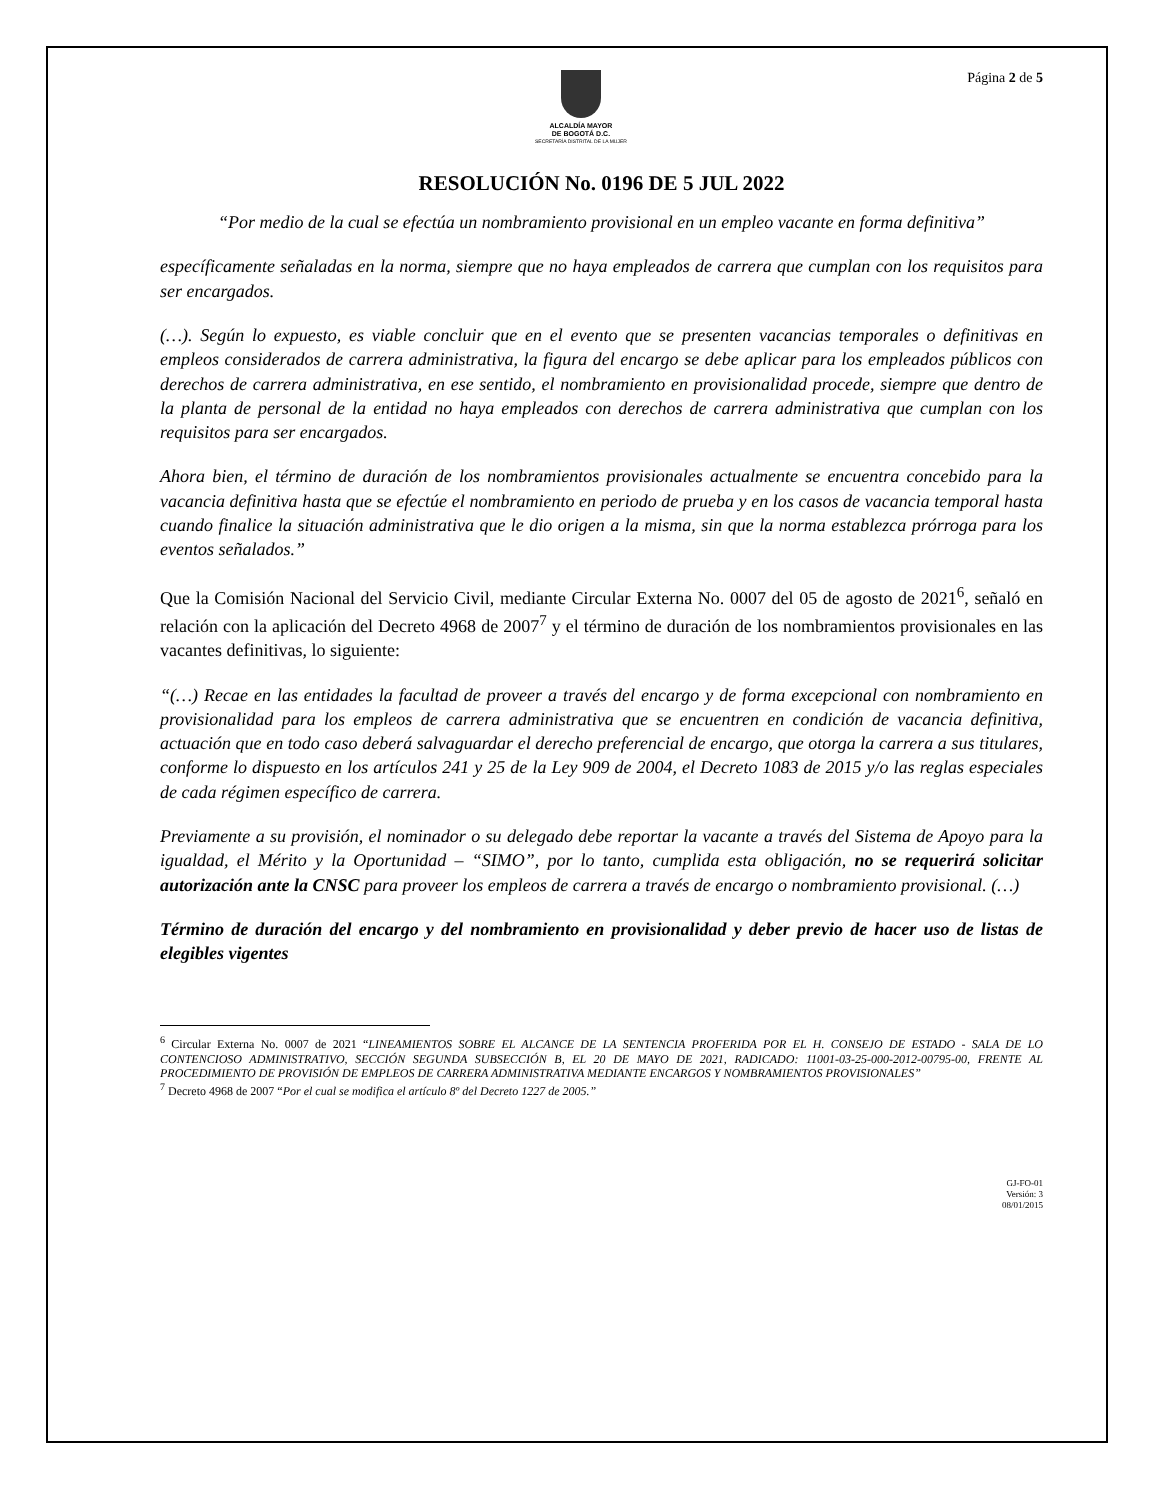ALCALDÍA MAYOR
DE BOGOTÁ D.C.
SECRETARÍA DISTRITAL DE LA MUJER
Página 2 de 5
RESOLUCIÓN No. 0196 DE 5 JUL 2022
“Por medio de la cual se efectúa un nombramiento provisional en un empleo vacante en forma definitiva”
específicamente señaladas en la norma, siempre que no haya empleados de carrera que cumplan con los requisitos para ser encargados.
(…). Según lo expuesto, es viable concluir que en el evento que se presenten vacancias temporales o definitivas en empleos considerados de carrera administrativa, la figura del encargo se debe aplicar para los empleados públicos con derechos de carrera administrativa, en ese sentido, el nombramiento en provisionalidad procede, siempre que dentro de la planta de personal de la entidad no haya empleados con derechos de carrera administrativa que cumplan con los requisitos para ser encargados.
Ahora bien, el término de duración de los nombramientos provisionales actualmente se encuentra concebido para la vacancia definitiva hasta que se efectúe el nombramiento en periodo de prueba y en los casos de vacancia temporal hasta cuando finalice la situación administrativa que le dio origen a la misma, sin que la norma establezca prórroga para los eventos señalados.”
Que la Comisión Nacional del Servicio Civil, mediante Circular Externa No. 0007 del 05 de agosto de 2021<sup>6</sup>, señaló en relación con la aplicación del Decreto 4968 de 2007<sup>7</sup> y el término de duración de los nombramientos provisionales en las vacantes definitivas, lo siguiente:
“(…) Recae en las entidades la facultad de proveer a través del encargo y de forma excepcional con nombramiento en provisionalidad para los empleos de carrera administrativa que se encuentren en condición de vacancia definitiva, actuación que en todo caso deberá salvaguardar el derecho preferencial de encargo, que otorga la carrera a sus titulares, conforme lo dispuesto en los artículos 241 y 25 de la Ley 909 de 2004, el Decreto 1083 de 2015 y/o las reglas especiales de cada régimen específico de carrera.
Previamente a su provisión, el nominador o su delegado debe reportar la vacante a través del Sistema de Apoyo para la igualdad, el Mérito y la Oportunidad – “SIMO”, por lo tanto, cumplida esta obligación, no se requerirá solicitar autorización ante la CNSC para proveer los empleos de carrera a través de encargo o nombramiento provisional. (…)
Término de duración del encargo y del nombramiento en provisionalidad y deber previo de hacer uso de listas de elegibles vigentes
<sup>6</sup> Circular Externa No. 0007 de 2021 “LINEAMIENTOS SOBRE EL ALCANCE DE LA SENTENCIA PROFERIDA POR EL H. CONSEJO DE ESTADO - SALA DE LO CONTENCIOSO ADMINISTRATIVO, SECCIÓN SEGUNDA SUBSECCIÓN B, EL 20 DE MAYO DE 2021, RADICADO: 11001-03-25-000-2012-00795-00, FRENTE AL PROCEDIMIENTO DE PROVISIÓN DE EMPLEOS DE CARRERA ADMINISTRATIVA MEDIANTE ENCARGOS Y NOMBRAMIENTOS PROVISIONALES”
<sup>7</sup> Decreto 4968 de 2007 “Por el cual se modifica el artículo 8º del Decreto 1227 de 2005.”
GJ-FO-01
Versión: 3
08/01/2015